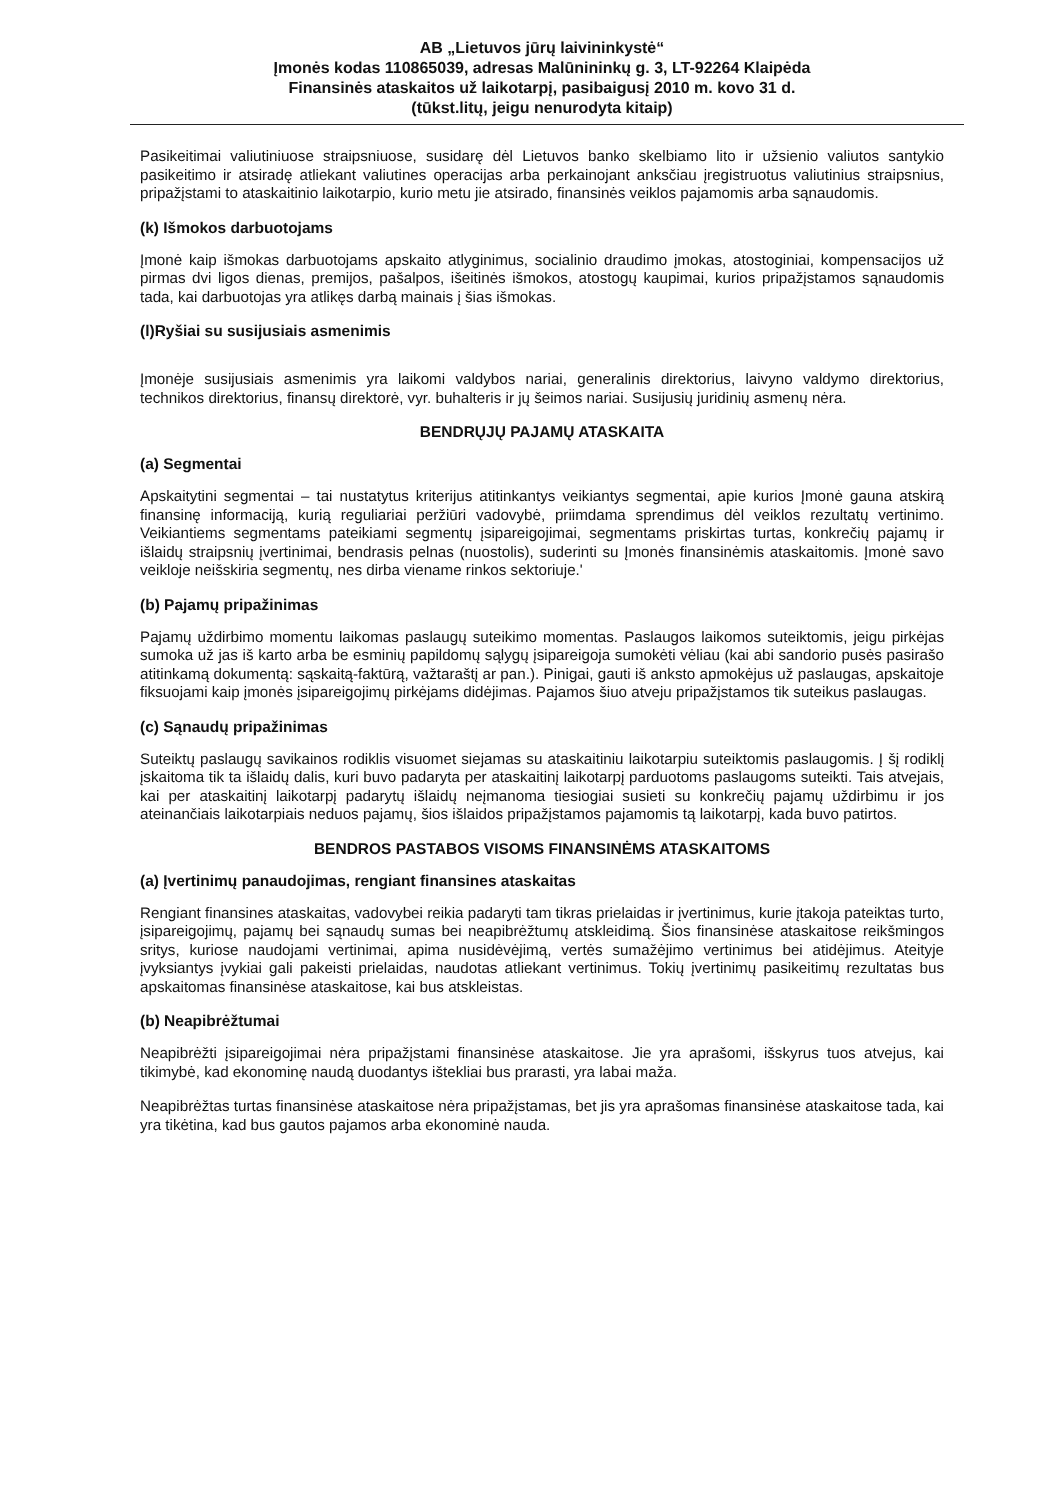AB „Lietuvos jūrų laivininkystė“
Įmonės kodas 110865039, adresas Malūnininkų g. 3, LT-92264 Klaipėda
Finansinės ataskaitos už laikotarpį, pasibaigusį 2010 m. kovo 31 d.
(tūkst.litų, jeigu nenurodyta kitaip)
Pasikeitimai valiutiniuose straipsniuose, susidarę dėl Lietuvos banko skelbiamo lito ir užsienio valiutos santykio pasikeitimo ir atsiradę atliekant valiutines operacijas arba perkainojant anksčiau įregistruotus valiutinius straipsnius, pripažįstami to ataskaitinio laikotarpio, kurio metu jie atsirado, finansinės veiklos pajamomis arba sąnaudomis.
(k) Išmokos darbuotojams
Įmonė kaip išmokas darbuotojams apskaito atlyginimus, socialinio draudimo įmokas, atostoginiai, kompensacijos už pirmas dvi ligos dienas, premijos, pašalpos, išeitinės išmokos, atostogų kaupimai, kurios pripažįstamos sąnaudomis tada, kai darbuotojas yra atlikęs darbą mainais į šias išmokas.
(l)Ryšiai su susijusiais asmenimis
Įmonėje susijusiais asmenimis yra laikomi valdybos nariai, generalinis direktorius, laivyno valdymo direktorius, technikos direktorius, finansų direktorė, vyr. buhalteris ir jų šeimos nariai. Susijusių juridinių asmenų nėra.
BENDRŲJŲ PAJAMŲ ATASKAITA
(a) Segmentai
Apskaitytini segmentai – tai nustatytus kriterijus atitinkantys veikiantys segmentai, apie kurios Įmonė gauna atskirą finansinę informaciją, kurią reguliariai peržiūri vadovybė, priimdama sprendimus dėl veiklos rezultatų vertinimo. Veikiantiems segmentams pateikiami segmentų įsipareigojimai, segmentams priskirtas turtas, konkrečių pajamų ir išlaidų straipsnių įvertinimai, bendrasis pelnas (nuostolis), suderinti su Įmonės finansinėmis ataskaitomis. Įmonė savo veikloje neišskiria segmentų, nes dirba viename rinkos sektoriuje.'
(b) Pajamų pripažinimas
Pajamų uždirbimo momentu laikomas paslaugų suteikimo momentas. Paslaugos laikomos suteiktomis, jeigu pirkėjas sumoka už jas iš karto arba be esminių papildomų sąlygų įsipareigoja sumokėti vėliau (kai abi sandorio pusės pasirašo atitinkamą dokumentą: sąskaitą-faktūrą, važtaraštį ar pan.). Pinigai, gauti iš anksto apmokėjus už paslaugas, apskaitoje fiksuojami kaip įmonės įsipareigojimų pirkėjams didėjimas. Pajamos šiuo atveju pripažįstamos tik suteikus paslaugas.
(c) Sąnaudų pripažinimas
Suteiktų paslaugų savikainos rodiklis visuomet siejamas su ataskaitiniu laikotarpiu suteiktomis paslaugomis. Į šį rodiklį įskaitoma tik ta išlaidų dalis, kuri buvo padaryta per ataskaitinį laikotarpį parduotoms paslaugoms suteikti. Tais atvejais, kai per ataskaitinį laikotarpį padarytų išlaidų neįmanoma tiesiogiai susieti su konkrečių pajamų uždirbimu ir jos ateinančiais laikotarpiais neduos pajamų, šios išlaidos pripažįstamos pajamomis tą laikotarpį, kada buvo patirtos.
BENDROS PASTABOS VISOMS FINANSINĖMS ATASKAITOMS
(a) Įvertinimų panaudojimas, rengiant finansines ataskaitas
Rengiant finansines ataskaitas, vadovybei reikia padaryti tam tikras prielaidas ir įvertinimus, kurie įtakoja pateiktas turto, įsipareigojimų, pajamų bei sąnaudų sumas bei neapibrėžtumų atskleidimą. Šios finansinėse ataskaitose reikšmingos sritys, kuriose naudojami vertinimai, apima nusidėvėjimą, vertės sumažėjimo vertinimus bei atidėjimus. Ateityje įvyksiantys įvykiai gali pakeisti prielaidas, naudotas atliekant vertinimus. Tokių įvertinimų pasikeitimų rezultatas bus apskaitomas finansinėse ataskaitose, kai bus atskleistas.
(b) Neapibrėžtumai
Neapibrėžti įsipareigojimai nėra pripažįstami finansinėse ataskaitose. Jie yra aprašomi, išskyrus tuos atvejus, kai tikimybė, kad ekonominę naudą duodantys ištekliai bus prarasti, yra labai maža.
Neapibrėžtas turtas finansinėse ataskaitose nėra pripažįstamas, bet jis yra aprašomas finansinėse ataskaitose tada, kai yra tikėtina, kad bus gautos pajamos arba ekonominė nauda.